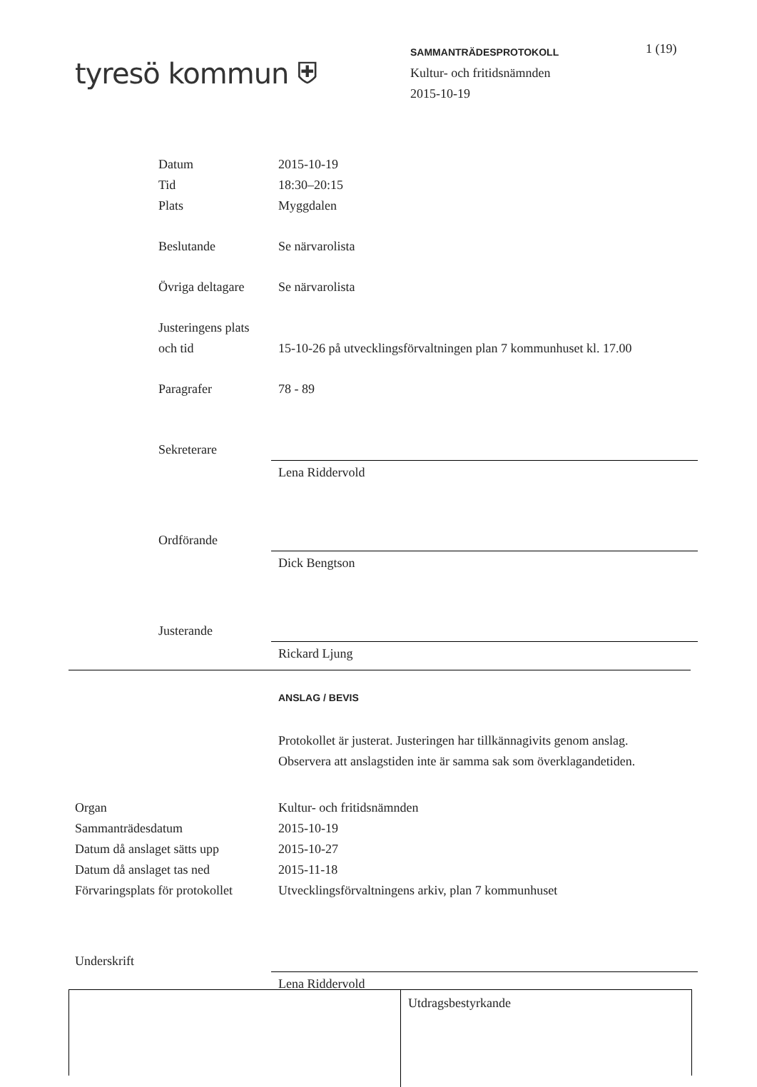tyresö kommun ⛨
SAMMANTRÄDESPROTOKOLL
Kultur- och fritidsnämnden
2015-10-19
1 (19)
Datum 2015-10-19
Tid 18:30–20:15
Plats Myggdalen
Beslutande Se närvarolista
Övriga deltagare
Se närvarolista
Justeringens plats
och tid
15-10-26 på utvecklingsförvaltningen plan 7 kommunhuset kl. 17.00
Paragrafer 78 - 89
Sekreterare
Lena Riddervold
Ordförande
Dick Bengtson
Justerande
Rickard Ljung
ANSLAG / BEVIS
Protokollet är justerat. Justeringen har tillkännagivits genom anslag.
Observera att anslagstiden inte är samma sak som överklagandetiden.
Organ Kultur- och fritidsnämnden
Sammanträdesdatum 2015-10-19
Datum då anslaget sätts upp
2015-10-27
Datum då anslaget tas ned 2015-11-18
Förvaringsplats för protokollet
Utvecklingsförvaltningens arkiv, plan 7 kommunhuset
Underskrift
Lena Riddervold
Utdragsbestyrkande